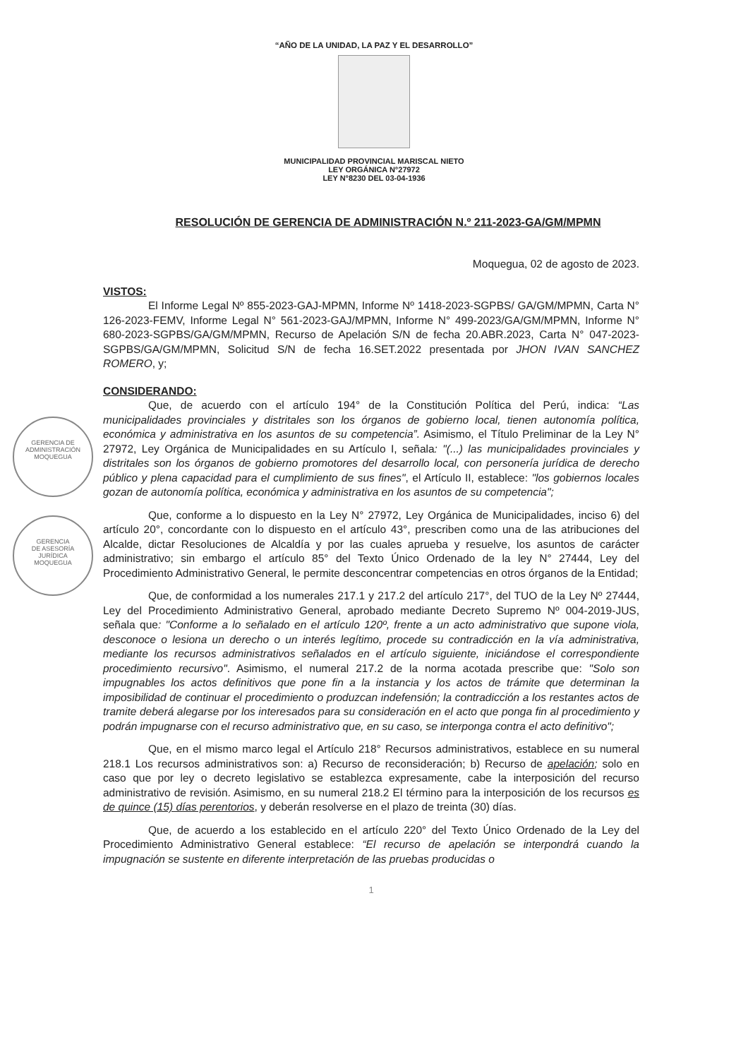“AÑO DE LA UNIDAD, LA PAZ Y EL DESARROLLO”
MUNICIPALIDAD PROVINCIAL MARISCAL NIETO
LEY ORGÁNICA N°27972
LEY N°8230 DEL 03-04-1936
RESOLUCIÓN DE GERENCIA DE ADMINISTRACIÓN N.º 211-2023-GA/GM/MPMN
Moquegua, 02 de agosto de 2023.
VISTOS:
El Informe Legal Nº 855-2023-GAJ-MPMN, Informe Nº 1418-2023-SGPBS/ GA/GM/MPMN, Carta N° 126-2023-FEMV, Informe Legal N° 561-2023-GAJ/MPMN, Informe N° 499-2023/GA/GM/MPMN, Informe N° 680-2023-SGPBS/GA/GM/MPMN, Recurso de Apelación S/N de fecha 20.ABR.2023, Carta N° 047-2023-SGPBS/GA/GM/MPMN, Solicitud S/N de fecha 16.SET.2022 presentada por JHON IVAN SANCHEZ ROMERO, y;
CONSIDERANDO:
Que, de acuerdo con el artículo 194° de la Constitución Política del Perú, indica: “Las municipalidades provinciales y distritales son los órganos de gobierno local, tienen autonomía política, económica y administrativa en los asuntos de su competencia”. Asimismo, el Título Preliminar de la Ley N° 27972, Ley Orgánica de Municipalidades en su Artículo I, señala: "(...) las municipalidades provinciales y distritales son los órganos de gobierno promotores del desarrollo local, con personería jurídica de derecho público y plena capacidad para el cumplimiento de sus fines", el Artículo II, establece: "los gobiernos locales gozan de autonomía política, económica y administrativa en los asuntos de su competencia";
Que, conforme a lo dispuesto en la Ley N° 27972, Ley Orgánica de Municipalidades, inciso 6) del artículo 20°, concordante con lo dispuesto en el artículo 43°, prescriben como una de las atribuciones del Alcalde, dictar Resoluciones de Alcaldía y por las cuales aprueba y resuelve, los asuntos de carácter administrativo; sin embargo el artículo 85° del Texto Único Ordenado de la ley N° 27444, Ley del Procedimiento Administrativo General, le permite desconcentrar competencias en otros órganos de la Entidad;
Que, de conformidad a los numerales 217.1 y 217.2 del artículo 217°, del TUO de la Ley Nº 27444, Ley del Procedimiento Administrativo General, aprobado mediante Decreto Supremo Nº 004-2019-JUS, señala que: "Conforme a lo señalado en el artículo 120º, frente a un acto administrativo que supone viola, desconoce o lesiona un derecho o un interés legítimo, procede su contradicción en la vía administrativa, mediante los recursos administrativos señalados en el artículo siguiente, iniciándose el correspondiente procedimiento recursivo". Asimismo, el numeral 217.2 de la norma acotada prescribe que: "Solo son impugnables los actos definitivos que pone fin a la instancia y los actos de trámite que determinan la imposibilidad de continuar el procedimiento o produzcan indefensión; la contradicción a los restantes actos de tramite deberá alegarse por los interesados para su consideración en el acto que ponga fin al procedimiento y podrán impugnarse con el recurso administrativo que, en su caso, se interponga contra el acto definitivo";
Que, en el mismo marco legal el Artículo 218° Recursos administrativos, establece en su numeral 218.1 Los recursos administrativos son: a) Recurso de reconsideración; b) Recurso de apelación; solo en caso que por ley o decreto legislativo se establezca expresamente, cabe la interposición del recurso administrativo de revisión. Asimismo, en su numeral 218.2 El término para la interposición de los recursos es de quince (15) días perentorios, y deberán resolverse en el plazo de treinta (30) días.
Que, de acuerdo a los establecido en el artículo 220° del Texto Único Ordenado de la Ley del Procedimiento Administrativo General establece: “El recurso de apelación se interpondrá cuando la impugnación se sustente en diferente interpretación de las pruebas producidas o
1
GERENCIA DE
ADMINISTRACIÓN
MOQUEGUA
GERENCIA
DE ASESORÍA
JURÍDICA
MOQUEGUA